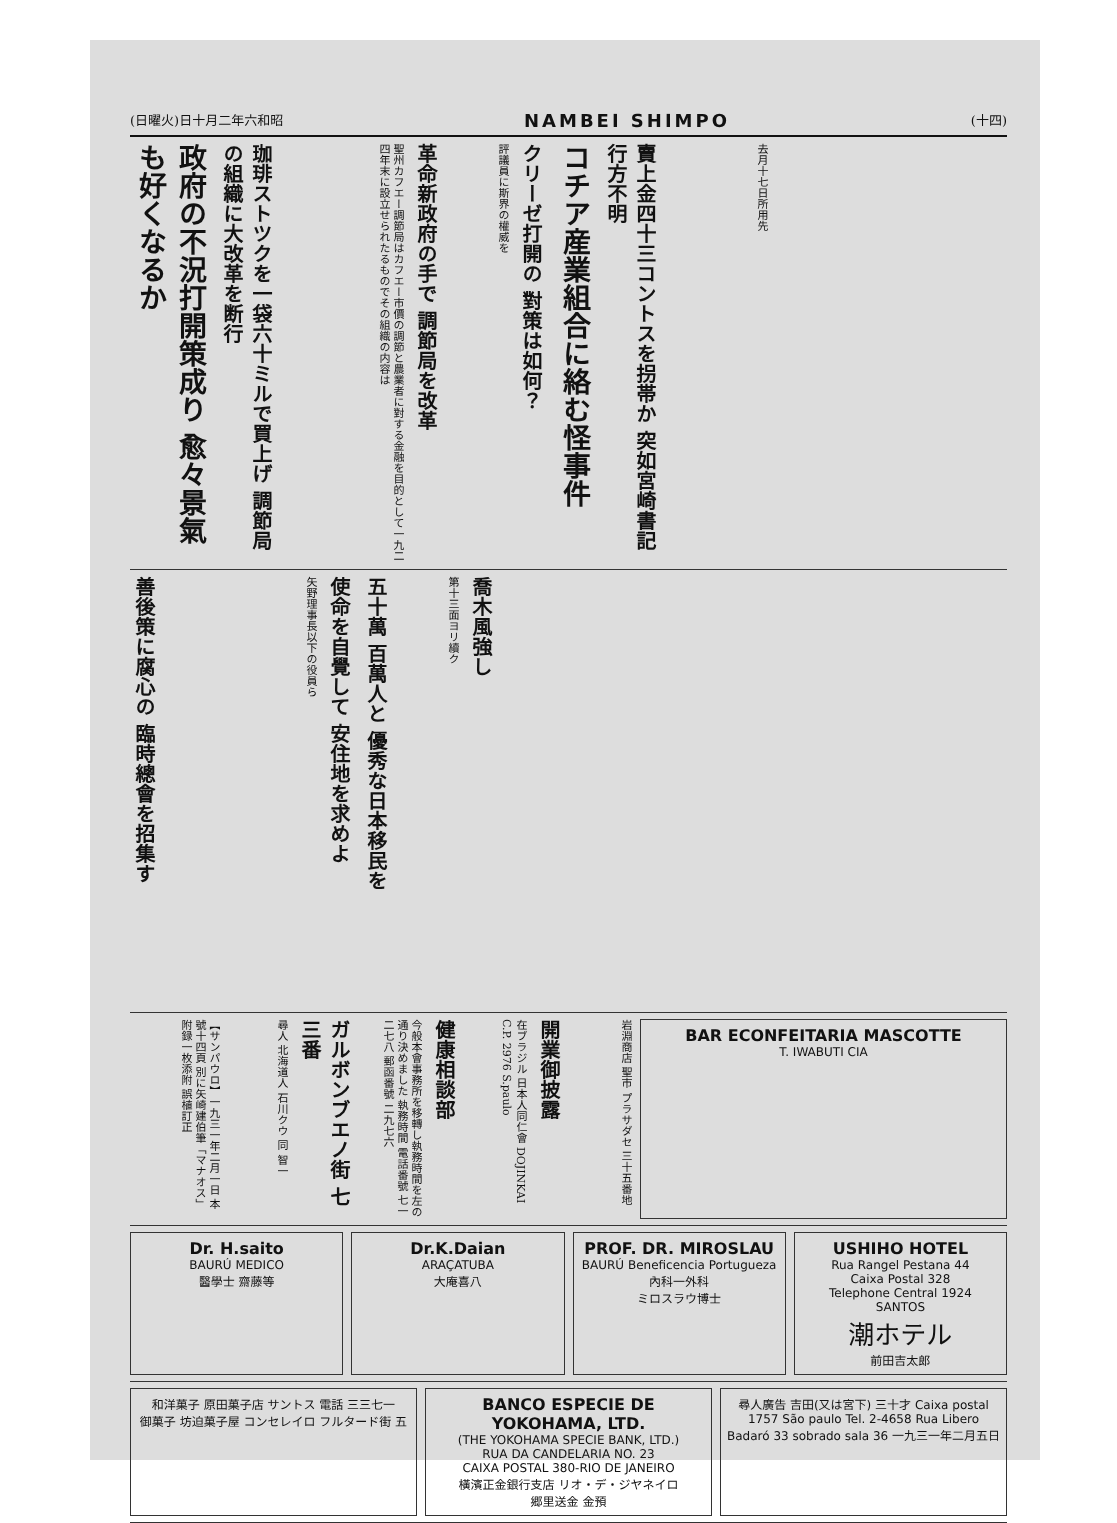(日曜火)日十月二年六和昭 NAMBEI SHIMPO (十四)
政府の不況打開策成り 愈々景氣も好くなるか
珈琲ストツクを一袋六十ミルで買上げ 調節局の組織に大改革を断行
聖州カフエー調節局はカフエー市價の調節と農業者に對する金融を目的として一九二四年末に設立せられたるものでその組織の内容は
革命新政府の手で 調節局を改革
評議員に斯界の權威を
クリーゼ打開の 對策は如何？
コチア産業組合に絡む怪事件
賣上金四十三コントスを拐帯か 突如宮崎書記行方不明
去月十七日所用先
善後策に腐心の 臨時總會を招集す
矢野理事長以下の役員ら
使命を自覺して 安住地を求めよ
五十萬 百萬人と 優秀な日本移民を
第十三面ヨリ續ク
喬木風強し
【サンパウロ】一九三一年二月一日 本號十四頁 別に矢崎建伯筆「マナオス」附録一枚添附 誤植訂正
尋人 北海道人 石川クウ 同 智一
ガルボンブエノ街 七三番
今般本會事務所を移轉し執務時間を左の通り決めました 執務時間 電話番號 七一二七八 郵函番號 二九七六
健康相談部
在ブラジル 日本人同仁會 DOJINKAI C.P. 2976 S.paulo
開業御披露
岩淵商店 聖市 プラサダセ 三十五番地
BAR ECONFEITARIA MASCOTTE
T. IWABUTI CIA
Dr. H.saito
BAURÚ MEDICO
醫學士 齋藤等
Dr.K.Daian
ARAÇATUBA
大庵喜八
PROF. DR. MIROSLAU
BAURÚ Beneficencia Portugueza
內科一外科
ミロスラウ博士
USHIHO HOTEL
Rua Rangel Pestana 44
Caixa Postal 328
Telephone Central 1924
SANTOS
潮ホテル
前田吉太郎
和洋菓子 原田菓子店 サントス 電話 三三七一
御菓子 坊迫菓子屋 コンセレイロ フルタード街 五
BANCO ESPECIE DE YOKOHAMA, LTD.
(THE YOKOHAMA SPECIE BANK, LTD.)
RUA DA CANDELARIA NO. 23
CAIXA POSTAL 380-RIO DE JANEIRO
橫濱正金銀行支店 リオ・デ・ジヤネイロ
郷里送金 金預
尋人廣告 吉田(又は宮下) 三十才 Caixa postal 1757 São paulo Tel. 2-4658 Rua Libero Badaró 33 sobrado sala 36 一九三一年二月五日